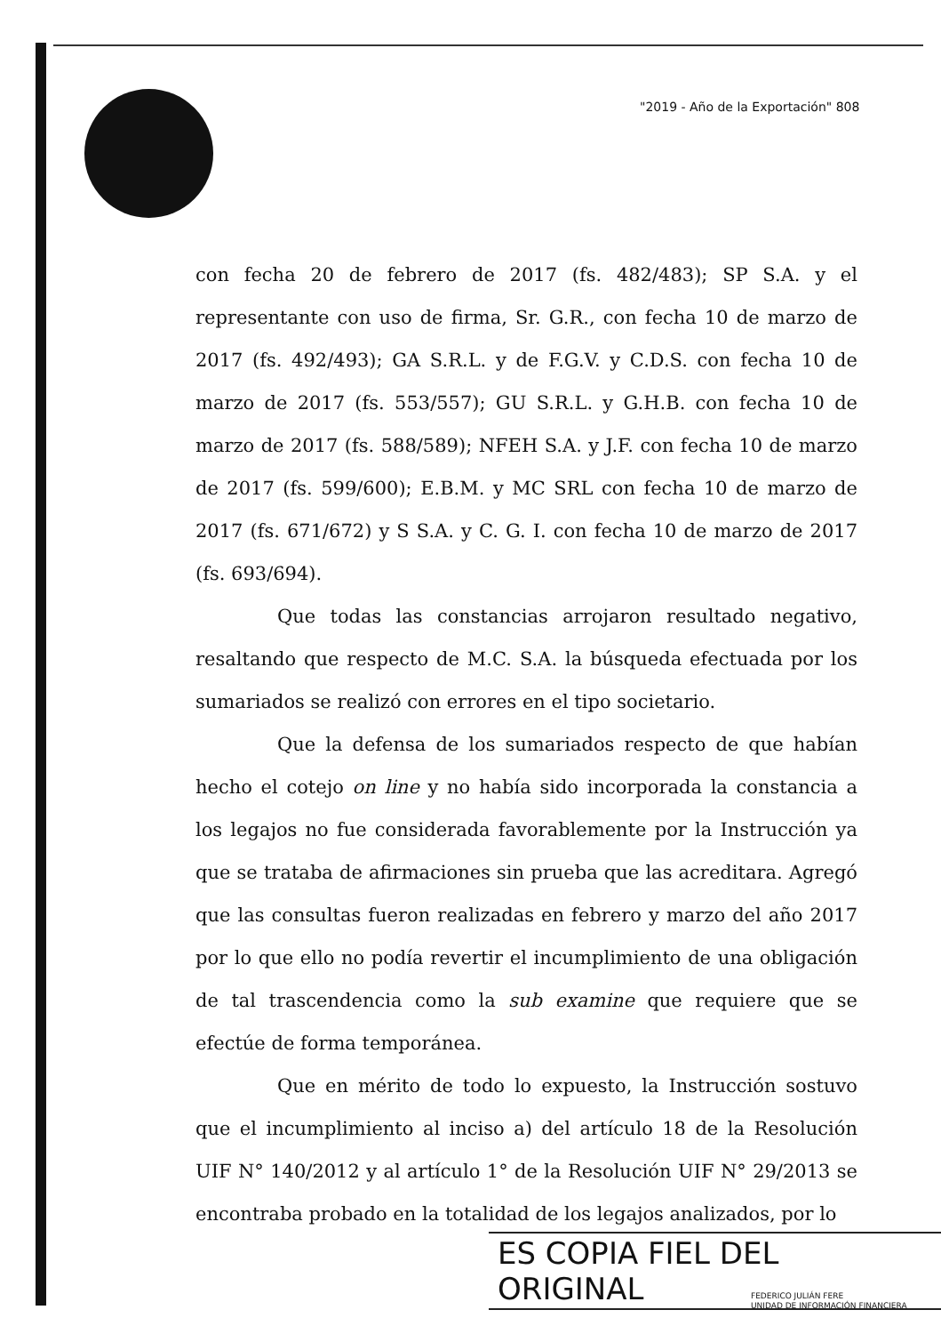"2019 - Año de la Exportación" 808
con fecha 20 de febrero de 2017 (fs. 482/483); SP S.A. y el representante con uso de firma, Sr. G.R., con fecha 10 de marzo de 2017 (fs. 492/493); GA S.R.L. y de F.G.V. y C.D.S. con fecha 10 de marzo de 2017 (fs. 553/557); GU S.R.L. y G.H.B. con fecha 10 de marzo de 2017 (fs. 588/589); NFEH S.A. y J.F. con fecha 10 de marzo de 2017 (fs. 599/600); E.B.M. y MC SRL con fecha 10 de marzo de 2017 (fs. 671/672) y S S.A. y C. G. I. con fecha 10 de marzo de 2017 (fs. 693/694).
Que todas las constancias arrojaron resultado negativo, resaltando que respecto de M.C. S.A. la búsqueda efectuada por los sumariados se realizó con errores en el tipo societario.
Que la defensa de los sumariados respecto de que habían hecho el cotejo on line y no había sido incorporada la constancia a los legajos no fue considerada favorablemente por la Instrucción ya que se trataba de afirmaciones sin prueba que las acreditara. Agregó que las consultas fueron realizadas en febrero y marzo del año 2017 por lo que ello no podía revertir el incumplimiento de una obligación de tal trascendencia como la sub examine que requiere que se efectúe de forma temporánea.
Que en mérito de todo lo expuesto, la Instrucción sostuvo que el incumplimiento al inciso a) del artículo 18 de la Resolución UIF N° 140/2012 y al artículo 1° de la Resolución UIF N° 29/2013 se encontraba probado en la totalidad de los legajos analizados, por lo
ES COPIA FIEL DEL ORIGINAL
FEDERICO JULIÁN FERE
UNIDAD DE INFORMACIÓN FINANCIERA